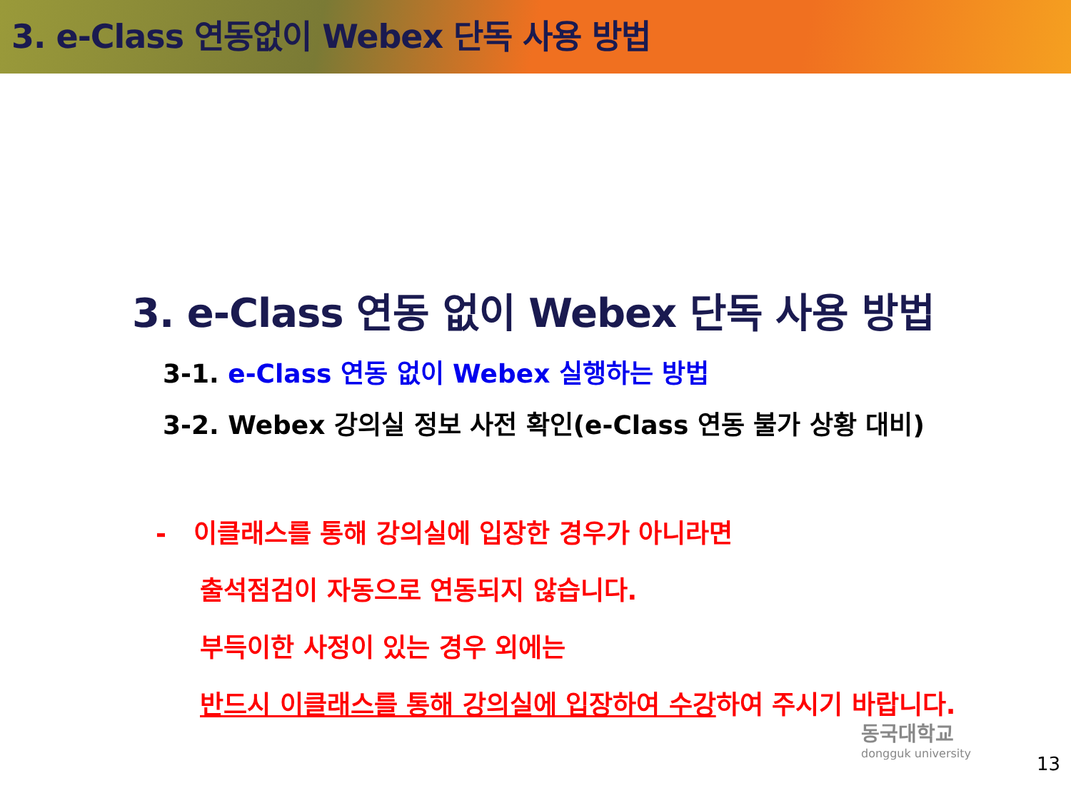3. e-Class 연동없이 Webex 단독 사용 방법
3. e-Class 연동 없이 Webex 단독 사용 방법
3-1. e-Class 연동 없이 Webex 실행하는 방법
3-2. Webex 강의실 정보 사전 확인(e-Class 연동 불가 상황 대비)
- 이클래스를 통해 강의실에 입장한 경우가 아니라면
출석점검이 자동으로 연동되지 않습니다.
부득이한 사정이 있는 경우 외에는
반드시 이클래스를 통해 강의실에 입장하여 수강하여 주시기 바랍니다.
동국대학교
dongguk university
13